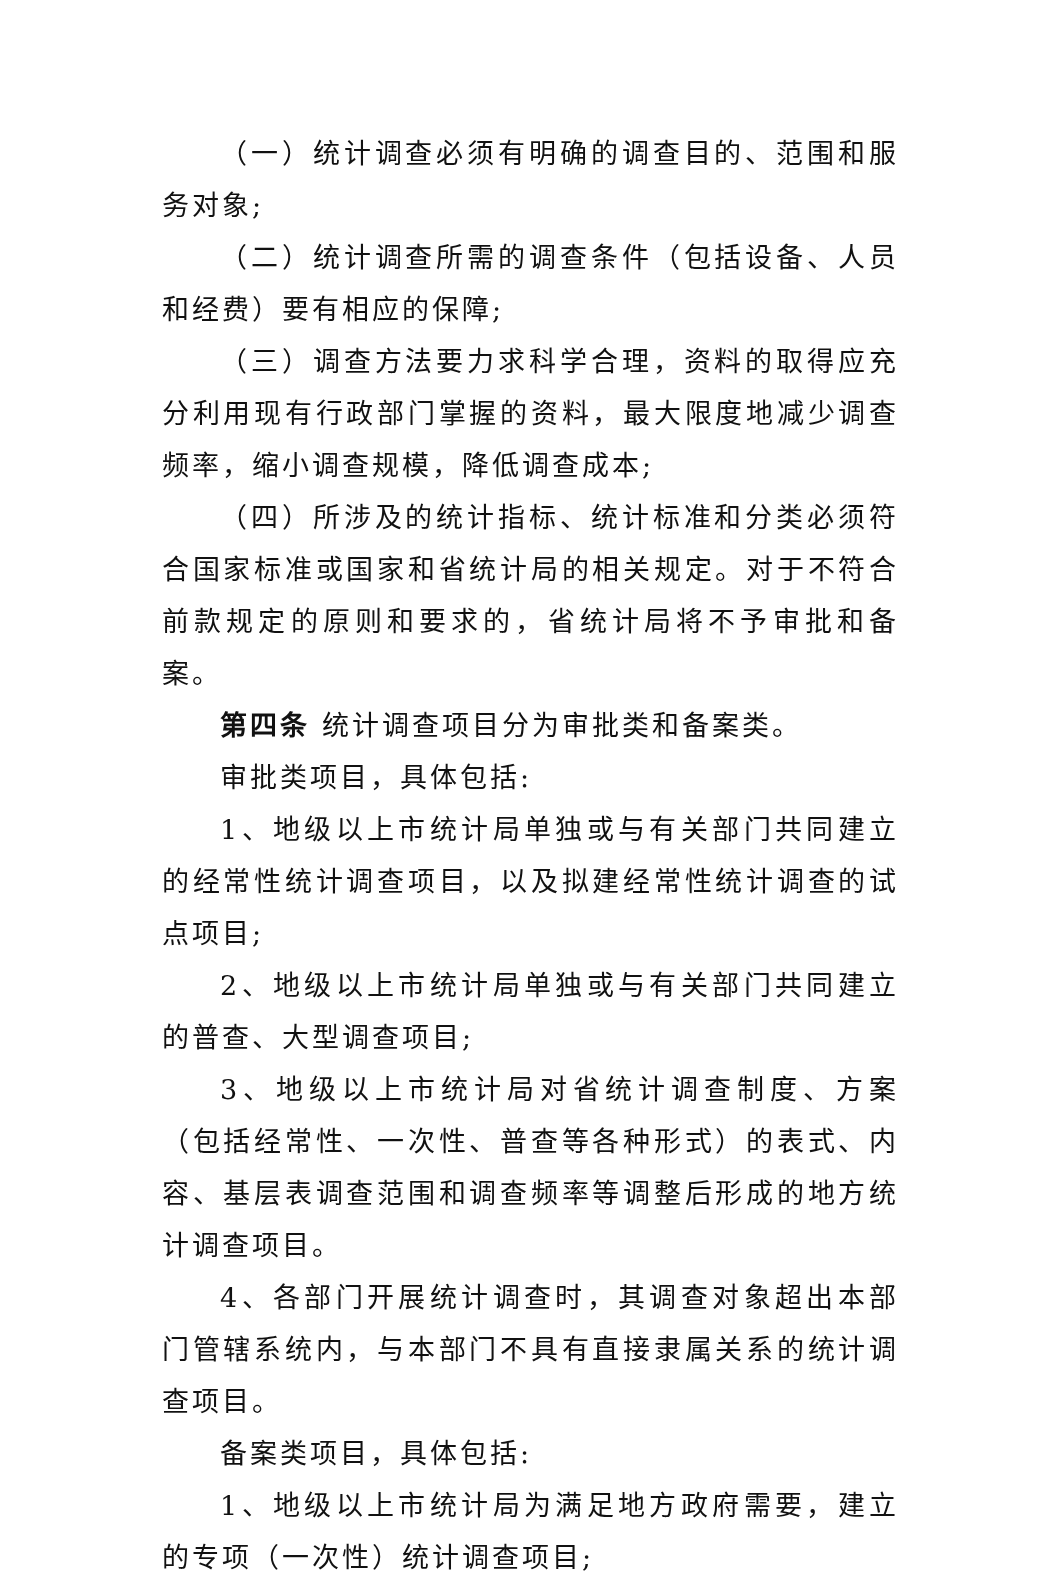（一）统计调查必须有明确的调查目的、范围和服务对象;
（二）统计调查所需的调查条件（包括设备、人员和经费）要有相应的保障;
（三）调查方法要力求科学合理，资料的取得应充分利用现有行政部门掌握的资料，最大限度地减少调查频率，缩小调查规模，降低调查成本;
（四）所涉及的统计指标、统计标准和分类必须符合国家标准或国家和省统计局的相关规定。对于不符合前款规定的原则和要求的，省统计局将不予审批和备案。
第四条 统计调查项目分为审批类和备案类。
审批类项目，具体包括:
1、地级以上市统计局单独或与有关部门共同建立的经常性统计调查项目，以及拟建经常性统计调查的试点项目;
2、地级以上市统计局单独或与有关部门共同建立的普查、大型调查项目;
3、地级以上市统计局对省统计调查制度、方案（包括经常性、一次性、普查等各种形式）的表式、内容、基层表调查范围和调查频率等调整后形成的地方统计调查项目。
4、各部门开展统计调查时，其调查对象超出本部门管辖系统内，与本部门不具有直接隶属关系的统计调查项目。
备案类项目，具体包括:
1、地级以上市统计局为满足地方政府需要，建立的专项（一次性）统计调查项目;